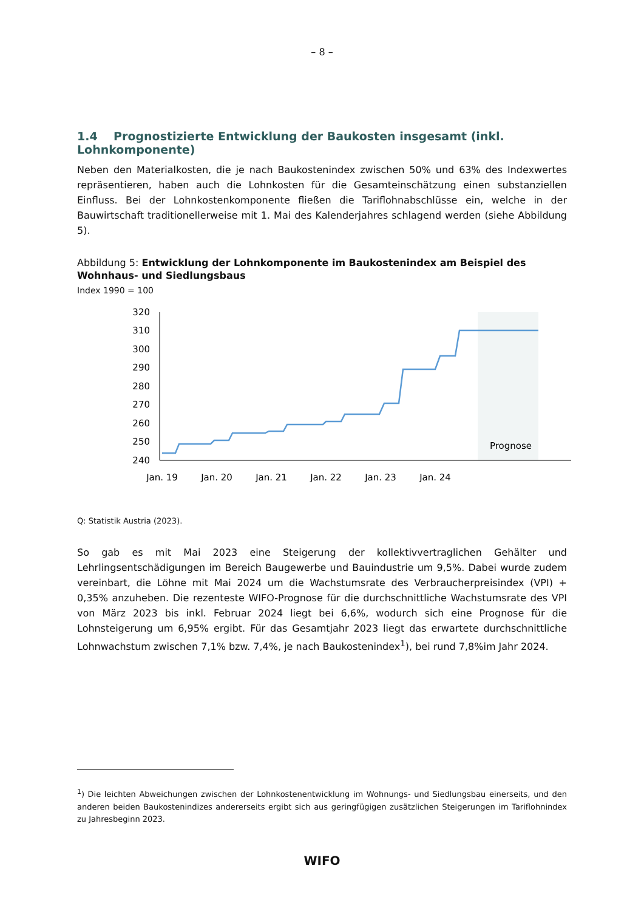– 8 –
1.4 Prognostizierte Entwicklung der Baukosten insgesamt (inkl. Lohnkomponente)
Neben den Materialkosten, die je nach Baukostenindex zwischen 50% und 63% des Indexwertes repräsentieren, haben auch die Lohnkosten für die Gesamteinschätzung einen substanziellen Einfluss. Bei der Lohnkostenkomponente fließen die Tariflohnabschlüsse ein, welche in der Bauwirtschaft traditionellerweise mit 1. Mai des Kalenderjahres schlagend werden (siehe Abbildung 5).
Abbildung 5: Entwicklung der Lohnkomponente im Baukostenindex am Beispiel des Wohnhaus- und Siedlungsbaus
Index 1990 = 100
320
310
300
290
280
270
260
250
240
Prognose
Jan. 19
Jan. 20
Jan. 21
Jan. 22
Jan. 23
Jan. 24
Q: Statistik Austria (2023).
So gab es mit Mai 2023 eine Steigerung der kollektivvertraglichen Gehälter und Lehrlingsentschädigungen im Bereich Baugewerbe und Bauindustrie um 9,5%. Dabei wurde zudem vereinbart, die Löhne mit Mai 2024 um die Wachstumsrate des Verbraucherpreisindex (VPI) + 0,35% anzuheben. Die rezenteste WIFO-Prognose für die durchschnittliche Wachstumsrate des VPI von März 2023 bis inkl. Februar 2024 liegt bei 6,6%, wodurch sich eine Prognose für die Lohnsteigerung um 6,95% ergibt. Für das Gesamtjahr 2023 liegt das erwartete durchschnittliche Lohnwachstum zwischen 7,1% bzw. 7,4%, je nach Baukostenindex<sup>1</sup>), bei rund 7,8%im Jahr 2024.
<sup>1</sup>) Die leichten Abweichungen zwischen der Lohnkostenentwicklung im Wohnungs- und Siedlungsbau einerseits, und den anderen beiden Baukostenindizes andererseits ergibt sich aus geringfügigen zusätzlichen Steigerungen im Tariflohnindex zu Jahresbeginn 2023.
WIFO